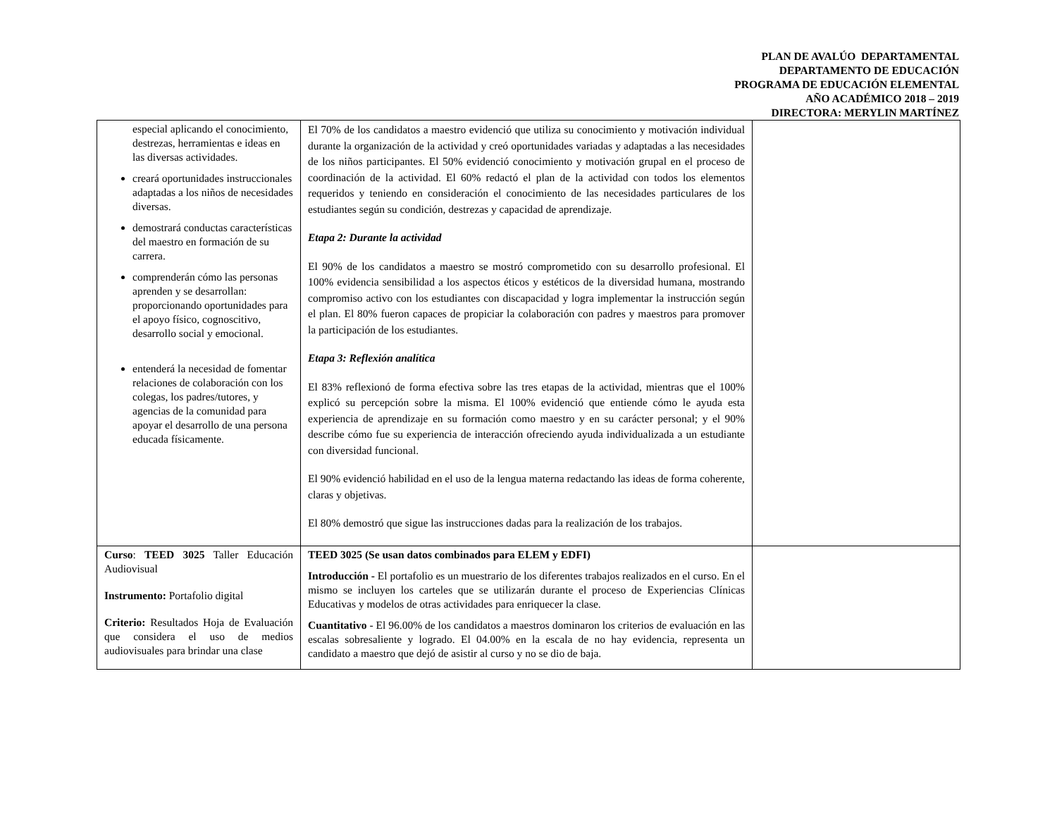PLAN DE AVALÚO DEPARTAMENTAL
DEPARTAMENTO DE EDUCACIÓN
PROGRAMA DE EDUCACIÓN ELEMENTAL
AÑO ACADÉMICO 2018 – 2019
DIRECTORA: MERYLIN MARTÍNEZ
| especial aplicando el conocimiento, destrezas, herramientas e ideas en las diversas actividades. creará oportunidades instruccionales adaptadas a los niños de necesidades diversas. demostrará conductas características del maestro en formación de su carrera. comprenderán cómo las personas aprenden y se desarrollan: proporcionando oportunidades para el apoyo físico, cognoscitivo, desarrollo social y emocional. entenderá la necesidad de fomentar relaciones de colaboración con los colegas, los padres/tutores, y agencias de la comunidad para apoyar el desarrollo de una persona educada físicamente. | El 70% de los candidatos a maestro evidenció que utiliza su conocimiento y motivación individual durante la organización de la actividad y creó oportunidades variadas y adaptadas a las necesidades de los niños participantes. El 50% evidenció conocimiento y motivación grupal en el proceso de coordinación de la actividad. El 60% redactó el plan de la actividad con todos los elementos requeridos y teniendo en consideración el conocimiento de las necesidades particulares de los estudiantes según su condición, destrezas y capacidad de aprendizaje. Etapa 2: Durante la actividad El 90% de los candidatos a maestro se mostró comprometido con su desarrollo profesional. El 100% evidencia sensibilidad a los aspectos éticos y estéticos de la diversidad humana, mostrando compromiso activo con los estudiantes con discapacidad y logra implementar la instrucción según el plan. El 80% fueron capaces de propiciar la colaboración con padres y maestros para promover la participación de los estudiantes. Etapa 3: Reflexión analítica El 83% reflexionó de forma efectiva sobre las tres etapas de la actividad, mientras que el 100% explicó su percepción sobre la misma. El 100% evidenció que entiende cómo le ayuda esta experiencia de aprendizaje en su formación como maestro y en su carácter personal; y el 90% describe cómo fue su experiencia de interacción ofreciendo ayuda individualizada a un estudiante con diversidad funcional. El 90% evidenció habilidad en el uso de la lengua materna redactando las ideas de forma coherente, claras y objetivas. El 80% demostró que sigue las instrucciones dadas para la realización de los trabajos. | |
| Curso : TEED 3025 Taller Educación Audiovisual Instrumento: Portafolio digital Criterio: Resultados Hoja de Evaluación que considera el uso de medios audiovisuales para brindar una clase | TEED 3025 (Se usan datos combinados para ELEM y EDFI) Introducción - El portafolio es un muestrario de los diferentes trabajos realizados en el curso. En el mismo se incluyen los carteles que se utilizarán durante el proceso de Experiencias Clínicas Educativas y modelos de otras actividades para enriquecer la clase. Cuantitativo - El 96.00% de los candidatos a maestros dominaron los criterios de evaluación en las escalas sobresaliente y logrado. El 04.00% en la escala de no hay evidencia, representa un candidato a maestro que dejó de asistir al curso y no se dio de baja. | |